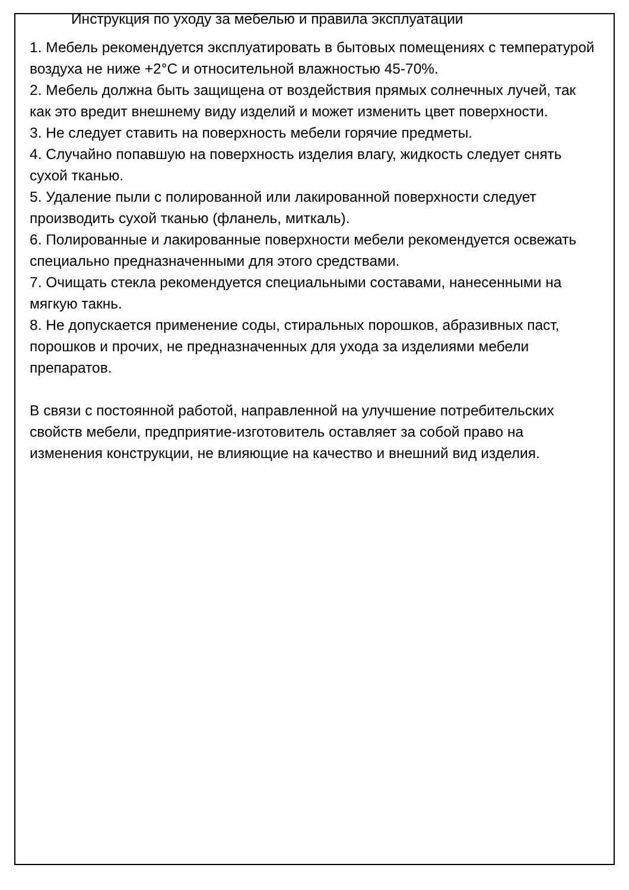Инструкция по уходу за мебелью и правила эксплуатации
1. Мебель рекомендуется эксплуатировать в бытовых помещениях с температурой воздуха не ниже +2°С и относительной влажностью 45-70%.
2. Мебель должна быть защищена от воздействия прямых солнечных лучей, так как это вредит внешнему виду изделий и может изменить цвет поверхности.
3. Не следует ставить на поверхность мебели горячие предметы.
4. Случайно попавшую на поверхность изделия влагу, жидкость следует снять сухой тканью.
5. Удаление пыли с полированной или лакированной поверхности следует производить сухой тканью (фланель, миткаль).
6. Полированные и лакированные поверхности мебели рекомендуется освежать специально предназначенными для этого средствами.
7. Очищать стекла рекомендуется специальными составами, нанесенными на мягкую такнь.
8. Не допускается применение соды, стиральных порошков, абразивных паст, порошков и прочих, не предназначенных для ухода за изделиями мебели препаратов.
В связи с постоянной работой, направленной на улучшение потребительских свойств мебели, предприятие-изготовитель оставляет за собой право на изменения конструкции, не влияющие на качество и внешний вид изделия.